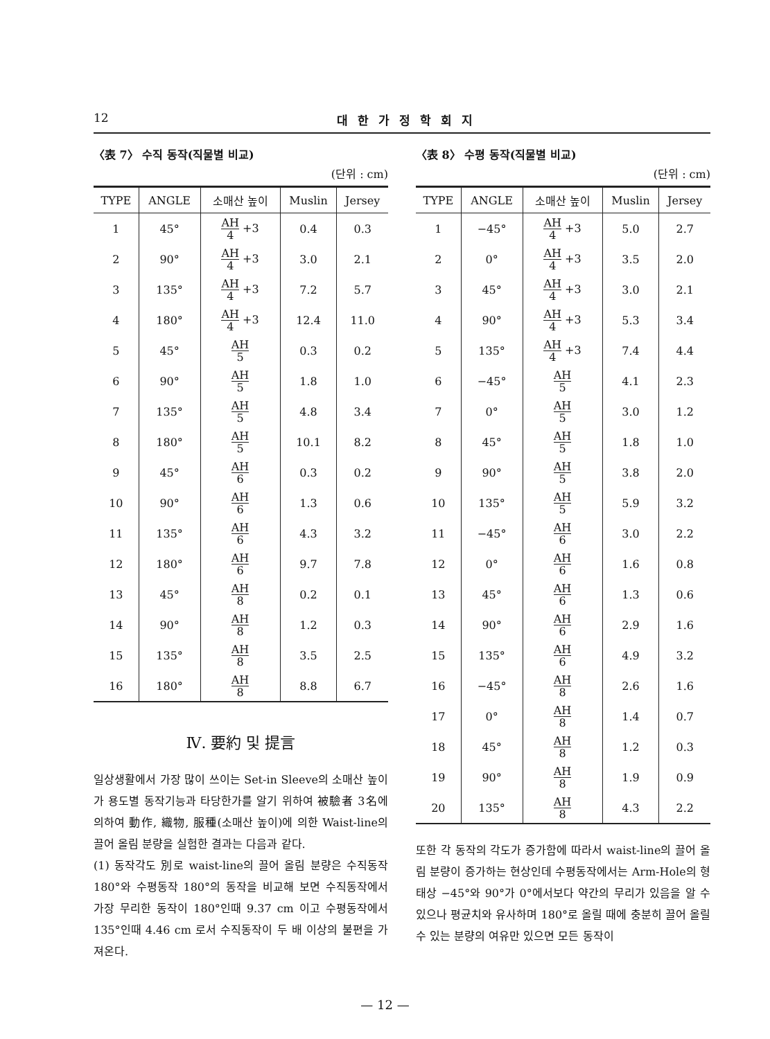12 대한가정학회지
〈表 7〉 수직 동작(직물별 비교)
(단위 : cm)
| TYPE | ANGLE | 소매산 높이 | Muslin | Jersey |
| --- | --- | --- | --- | --- |
| 1 | 45° | AH 4 +3 | 0.4 | 0.3 |
| 2 | 90° | AH 4 +3 | 3.0 | 2.1 |
| 3 | 135° | AH 4 +3 | 7.2 | 5.7 |
| 4 | 180° | AH 4 +3 | 12.4 | 11.0 |
| 5 | 45° | AH 5 | 0.3 | 0.2 |
| 6 | 90° | AH 5 | 1.8 | 1.0 |
| 7 | 135° | AH 5 | 4.8 | 3.4 |
| 8 | 180° | AH 5 | 10.1 | 8.2 |
| 9 | 45° | AH 6 | 0.3 | 0.2 |
| 10 | 90° | AH 6 | 1.3 | 0.6 |
| 11 | 135° | AH 6 | 4.3 | 3.2 |
| 12 | 180° | AH 6 | 9.7 | 7.8 |
| 13 | 45° | AH 8 | 0.2 | 0.1 |
| 14 | 90° | AH 8 | 1.2 | 0.3 |
| 15 | 135° | AH 8 | 3.5 | 2.5 |
| 16 | 180° | AH 8 | 8.8 | 6.7 |
Ⅳ. 要約 및 提言
일상생활에서 가장 많이 쓰이는 Set-in Sleeve의 소매산 높이가 용도별 동작기능과 타당한가를 알기 위하여 被驗者 3名에 의하여 動作, 織物, 服種(소매산 높이)에 의한 Waist-line의 끌어 올림 분량을 실험한 결과는 다음과 같다.
(1) 동작각도 別로 waist-line의 끌어 올림 분량은 수직동작 180°와 수평동작 180°의 동작을 비교해 보면 수직동작에서 가장 무리한 동작이 180°인때 9.37 cm 이고 수평동작에서 135°인때 4.46 cm 로서 수직동작이 두 배 이상의 불편을 가져온다.
〈表 8〉 수평 동작(직물별 비교)
(단위 : cm)
| TYPE | ANGLE | 소매산 높이 | Muslin | Jersey |
| --- | --- | --- | --- | --- |
| 1 | −45° | AH 4 +3 | 5.0 | 2.7 |
| 2 | 0° | AH 4 +3 | 3.5 | 2.0 |
| 3 | 45° | AH 4 +3 | 3.0 | 2.1 |
| 4 | 90° | AH 4 +3 | 5.3 | 3.4 |
| 5 | 135° | AH 4 +3 | 7.4 | 4.4 |
| 6 | −45° | AH 5 | 4.1 | 2.3 |
| 7 | 0° | AH 5 | 3.0 | 1.2 |
| 8 | 45° | AH 5 | 1.8 | 1.0 |
| 9 | 90° | AH 5 | 3.8 | 2.0 |
| 10 | 135° | AH 5 | 5.9 | 3.2 |
| 11 | −45° | AH 6 | 3.0 | 2.2 |
| 12 | 0° | AH 6 | 1.6 | 0.8 |
| 13 | 45° | AH 6 | 1.3 | 0.6 |
| 14 | 90° | AH 6 | 2.9 | 1.6 |
| 15 | 135° | AH 6 | 4.9 | 3.2 |
| 16 | −45° | AH 8 | 2.6 | 1.6 |
| 17 | 0° | AH 8 | 1.4 | 0.7 |
| 18 | 45° | AH 8 | 1.2 | 0.3 |
| 19 | 90° | AH 8 | 1.9 | 0.9 |
| 20 | 135° | AH 8 | 4.3 | 2.2 |
또한 각 동작의 각도가 증가함에 따라서 waist-line의 끌어 올림 분량이 증가하는 현상인데 수평동작에서는 Arm-Hole의 형태상 −45°와 90°가 0°에서보다 약간의 무리가 있음을 알 수 있으나 평균치와 유사하며 180°로 올릴 때에 충분히 끌어 올릴 수 있는 분량의 여유만 있으면 모든 동작이
— 12 —